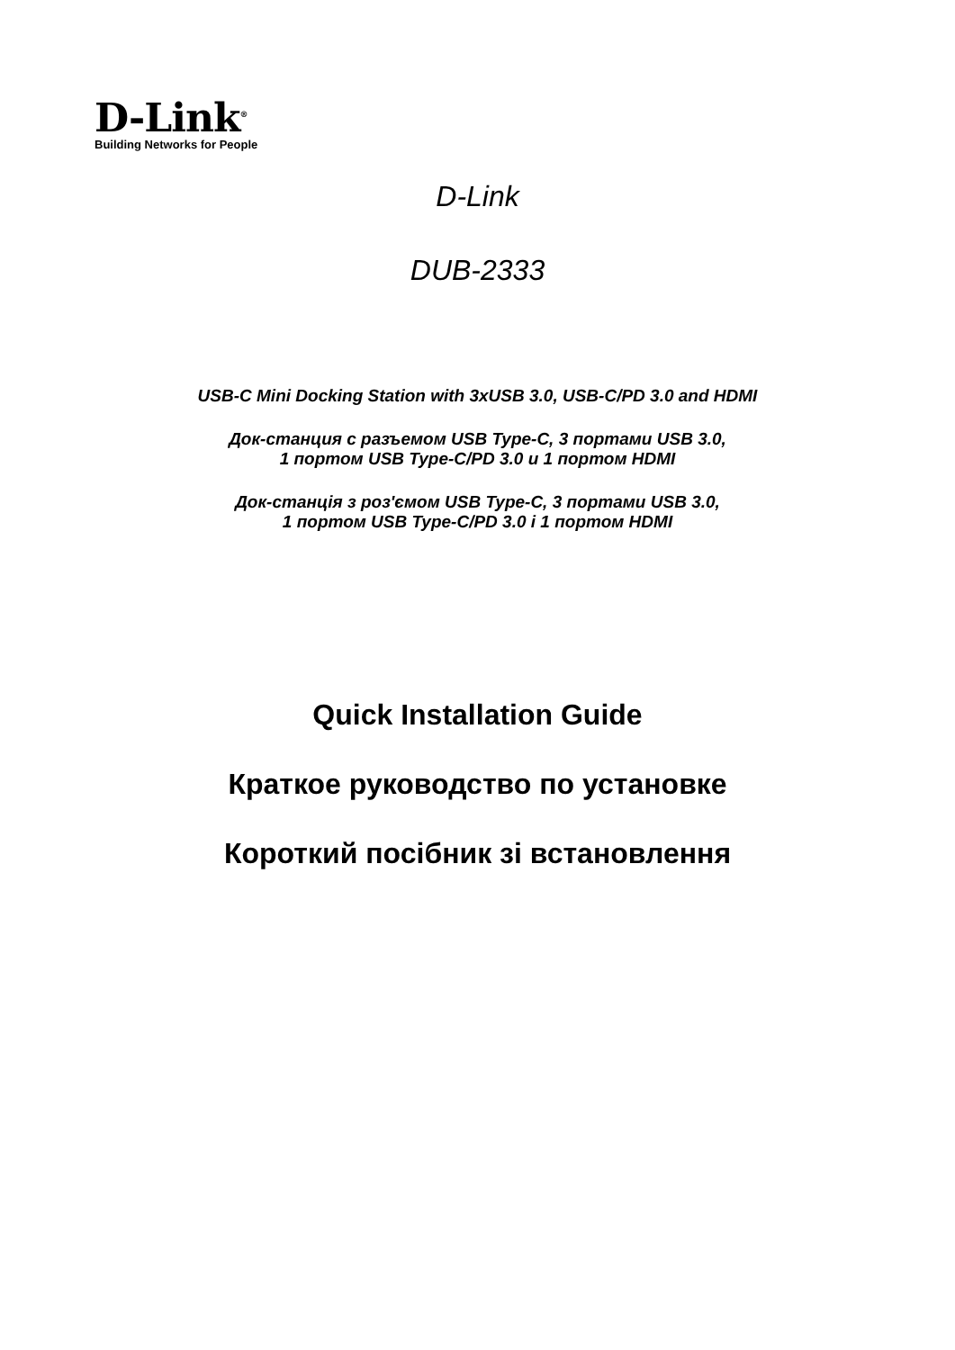D-Link<sup>®</sup>
Building Networks for People
D-Link
DUB-2333
USB-C Mini Docking Station with 3xUSB 3.0, USB-C/PD 3.0 and HDMI
Док-станция с разъемом USB Type-C, 3 портами USB 3.0,
1 портом USB Type-C/PD 3.0 и 1 портом HDMI
Док-станція з роз'ємом USB Type-C, 3 портами USB 3.0,
1 портом USB Type-C/PD 3.0 і 1 портом HDMI
Quick Installation Guide
Краткое руководство по установке
Короткий посібник зі встановлення